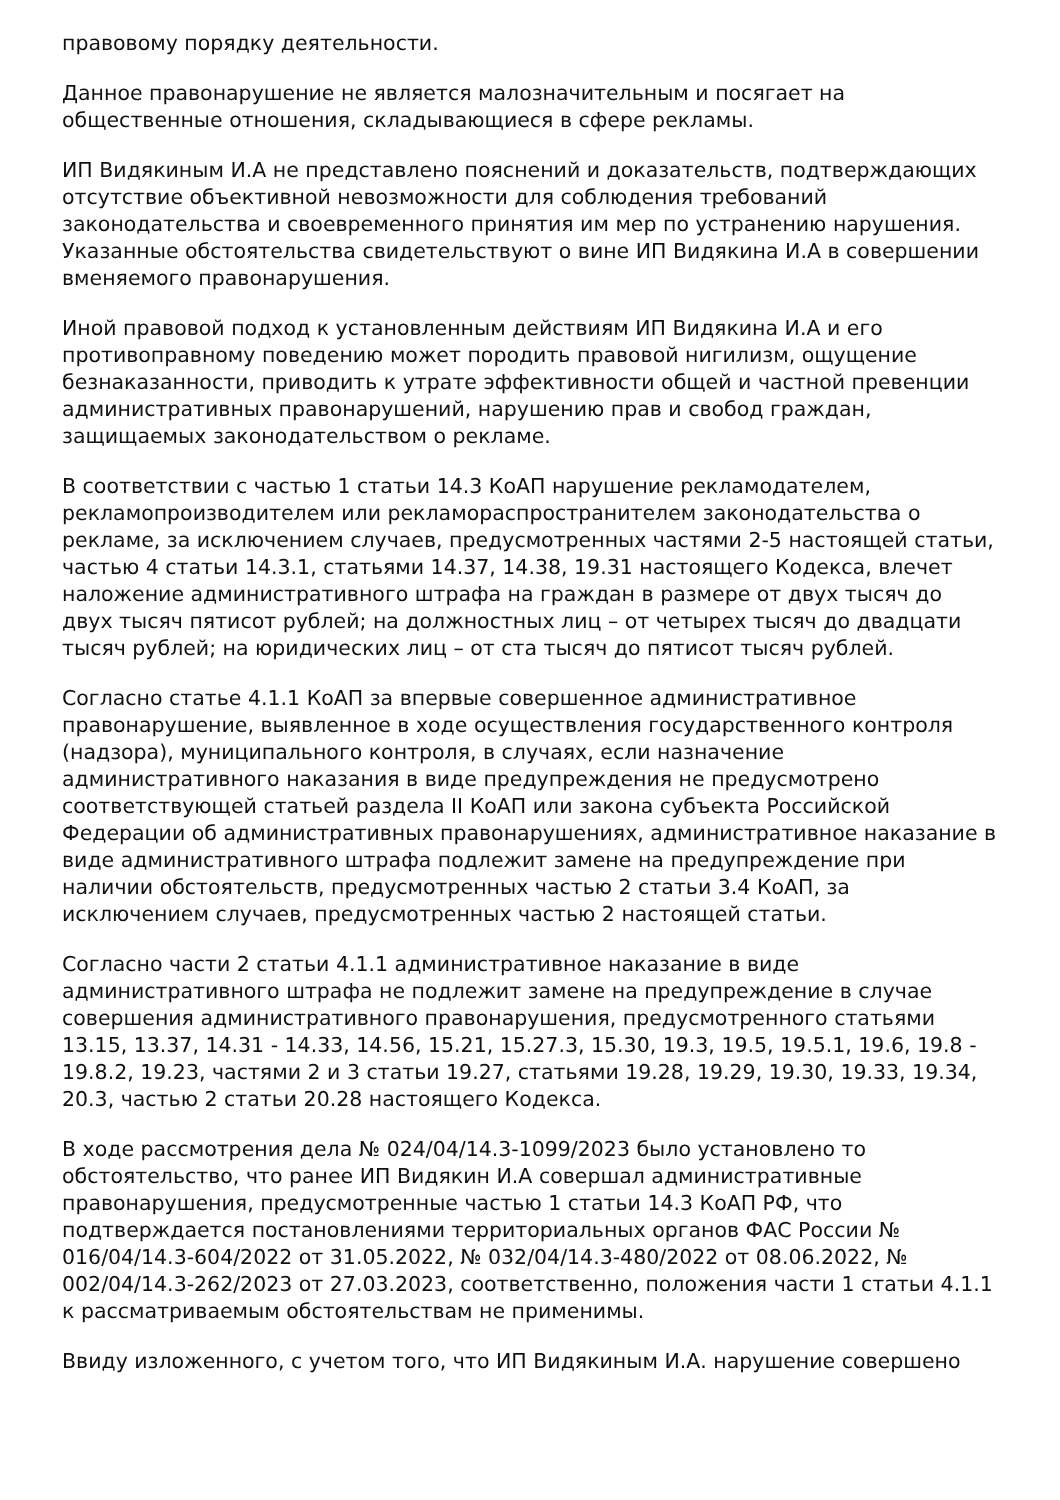правовому порядку деятельности.
Данное правонарушение не является малозначительным и посягает на общественные отношения, складывающиеся в сфере рекламы.
ИП Видякиным И.А не представлено пояснений и доказательств, подтверждающих отсутствие объективной невозможности для соблюдения требований законодательства и своевременного принятия им мер по устранению нарушения. Указанные обстоятельства свидетельствуют о вине ИП Видякина И.А в совершении вменяемого правонарушения.
Иной правовой подход к установленным действиям ИП Видякина И.А и его противоправному поведению может породить правовой нигилизм, ощущение безнаказанности, приводить к утрате эффективности общей и частной превенции административных правонарушений, нарушению прав и свобод граждан, защищаемых законодательством о рекламе.
В соответствии с частью 1 статьи 14.3 КоАП нарушение рекламодателем, рекламопроизводителем или рекламораспространителем законодательства о рекламе, за исключением случаев, предусмотренных частями 2-5 настоящей статьи, частью 4 статьи 14.3.1, статьями 14.37, 14.38, 19.31 настоящего Кодекса, влечет наложение административного штрафа на граждан в размере от двух тысяч до двух тысяч пятисот рублей; на должностных лиц – от четырех тысяч до двадцати тысяч рублей; на юридических лиц – от ста тысяч до пятисот тысяч рублей.
Согласно статье 4.1.1 КоАП за впервые совершенное административное правонарушение, выявленное в ходе осуществления государственного контроля (надзора), муниципального контроля, в случаях, если назначение административного наказания в виде предупреждения не предусмотрено соответствующей статьей раздела II КоАП или закона субъекта Российской Федерации об административных правонарушениях, административное наказание в виде административного штрафа подлежит замене на предупреждение при наличии обстоятельств, предусмотренных частью 2 статьи 3.4 КоАП, за исключением случаев, предусмотренных частью 2 настоящей статьи.
Согласно части 2 статьи 4.1.1 административное наказание в виде административного штрафа не подлежит замене на предупреждение в случае совершения административного правонарушения, предусмотренного статьями 13.15, 13.37, 14.31 - 14.33, 14.56, 15.21, 15.27.3, 15.30, 19.3, 19.5, 19.5.1, 19.6, 19.8 - 19.8.2, 19.23, частями 2 и 3 статьи 19.27, статьями 19.28, 19.29, 19.30, 19.33, 19.34, 20.3, частью 2 статьи 20.28 настоящего Кодекса.
В ходе рассмотрения дела № 024/04/14.3-1099/2023 было установлено то обстоятельство, что ранее ИП Видякин И.А совершал административные правонарушения, предусмотренные частью 1 статьи 14.3 КоАП РФ, что подтверждается постановлениями территориальных органов ФАС России № 016/04/14.3-604/2022 от 31.05.2022, № 032/04/14.3-480/2022 от 08.06.2022, № 002/04/14.3-262/2023 от 27.03.2023, соответственно, положения части 1 статьи 4.1.1 к рассматриваемым обстоятельствам не применимы.
Ввиду изложенного, с учетом того, что ИП Видякиным И.А. нарушение совершено